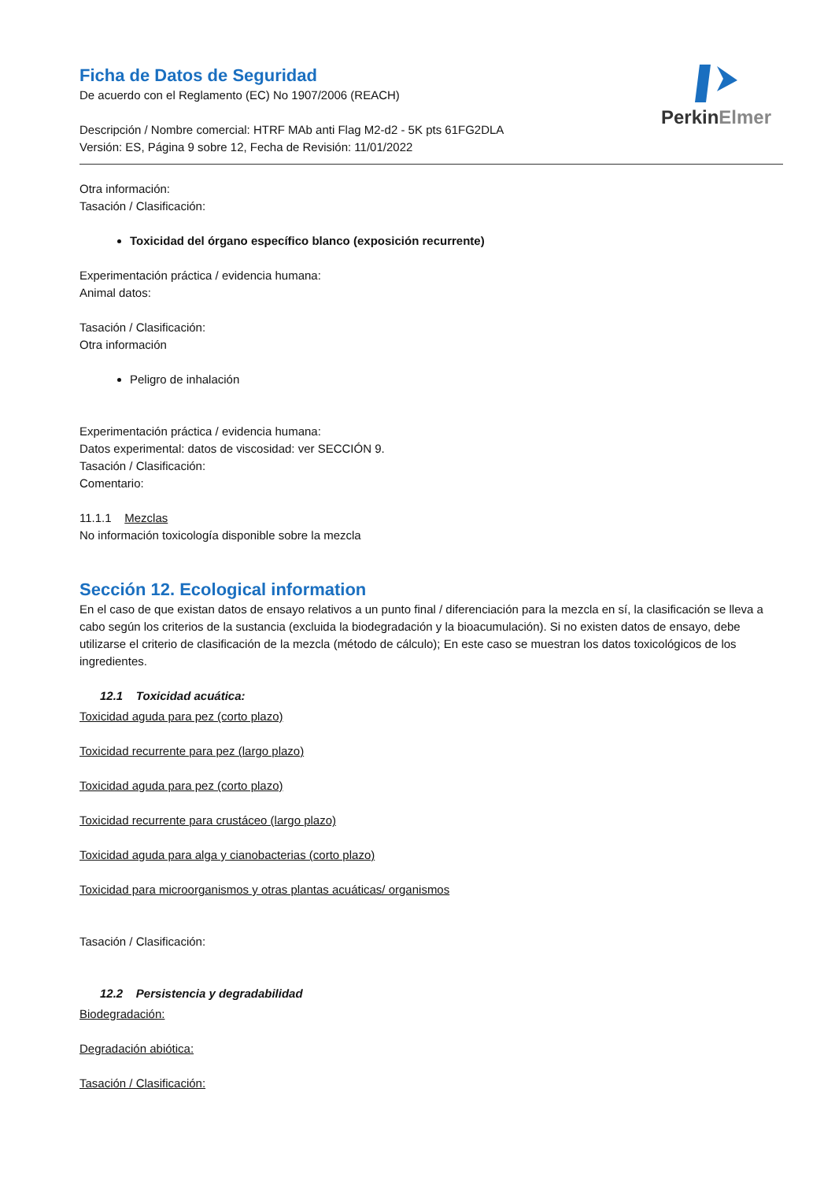PerkinElmer
Ficha de Datos de Seguridad
De acuerdo con el Reglamento (EC) No 1907/2006 (REACH)
Descripción / Nombre comercial: HTRF MAb anti Flag M2-d2 - 5K pts 61FG2DLA
Versión: ES, Página 9 sobre 12, Fecha de Revisión: 11/01/2022
Otra información:
Tasación / Clasificación:
Toxicidad del órgano específico blanco (exposición recurrente)
Experimentación práctica / evidencia humana:
Animal datos:
Tasación / Clasificación:
Otra información
Peligro de inhalación
Experimentación práctica / evidencia humana:
Datos experimental: datos de viscosidad: ver SECCIÓN 9.
Tasación / Clasificación:
Comentario:
11.1.1 Mezclas
No información toxicología disponible sobre la mezcla
Sección 12. Ecological information
En el caso de que existan datos de ensayo relativos a un punto final / diferenciación para la mezcla en sí, la clasificación se lleva a cabo según los criterios de la sustancia (excluida la biodegradación y la bioacumulación). Si no existen datos de ensayo, debe utilizarse el criterio de clasificación de la mezcla (método de cálculo); En este caso se muestran los datos toxicológicos de los ingredientes.
12.1 Toxicidad acuática:
Toxicidad aguda para pez (corto plazo)
Toxicidad recurrente para pez (largo plazo)
Toxicidad aguda para pez (corto plazo)
Toxicidad recurrente para crustáceo (largo plazo)
Toxicidad aguda para alga y cianobacterias (corto plazo)
Toxicidad para microorganismos y otras plantas acuáticas/ organismos
Tasación / Clasificación:
12.2 Persistencia y degradabilidad
Biodegradación:
Degradación abiótica:
Tasación / Clasificación: